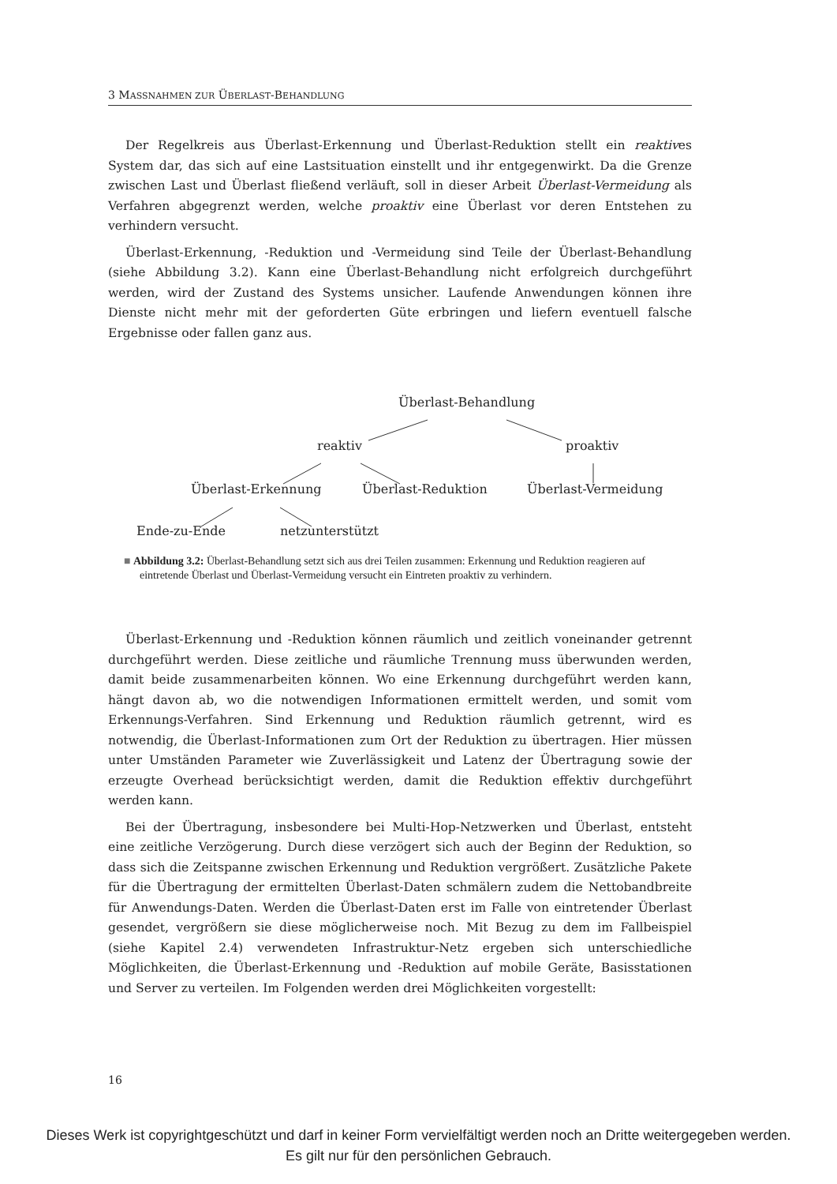3 MASSNAHMEN ZUR ÜBERLAST-BEHANDLUNG
Der Regelkreis aus Überlast-Erkennung und Überlast-Reduktion stellt ein reaktives System dar, das sich auf eine Lastsituation einstellt und ihr entgegenwirkt. Da die Grenze zwischen Last und Überlast fließend verläuft, soll in dieser Arbeit Überlast-Vermeidung als Verfahren abgegrenzt werden, welche proaktiv eine Überlast vor deren Entstehen zu verhindern versucht.
Überlast-Erkennung, -Reduktion und -Vermeidung sind Teile der Überlast-Behandlung (siehe Abbildung 3.2). Kann eine Überlast-Behandlung nicht erfolgreich durchgeführt werden, wird der Zustand des Systems unsicher. Laufende Anwendungen können ihre Dienste nicht mehr mit der geforderten Güte erbringen und liefern eventuell falsche Ergebnisse oder fallen ganz aus.
Überlast-Behandlung
reaktiv proaktiv
Überlast-Erkennung Überlast-Reduktion Überlast-Vermeidung
Ende-zu-Ende netzunterstützt
■ Abbildung 3.2: Überlast-Behandlung setzt sich aus drei Teilen zusammen: Erkennung und Reduktion reagieren auf eintretende Überlast und Überlast-Vermeidung versucht ein Eintreten proaktiv zu verhindern.
Überlast-Erkennung und -Reduktion können räumlich und zeitlich voneinander getrennt durchgeführt werden. Diese zeitliche und räumliche Trennung muss überwunden werden, damit beide zusammenarbeiten können. Wo eine Erkennung durchgeführt werden kann, hängt davon ab, wo die notwendigen Informationen ermittelt werden, und somit vom Erkennungs-Verfahren. Sind Erkennung und Reduktion räumlich getrennt, wird es notwendig, die Überlast-Informationen zum Ort der Reduktion zu übertragen. Hier müssen unter Umständen Parameter wie Zuverlässigkeit und Latenz der Übertragung sowie der erzeugte Overhead berücksichtigt werden, damit die Reduktion effektiv durchgeführt werden kann.
Bei der Übertragung, insbesondere bei Multi-Hop-Netzwerken und Überlast, entsteht eine zeitliche Verzögerung. Durch diese verzögert sich auch der Beginn der Reduktion, so dass sich die Zeitspanne zwischen Erkennung und Reduktion vergrößert. Zusätzliche Pakete für die Übertragung der ermittelten Überlast-Daten schmälern zudem die Nettobandbreite für Anwendungs-Daten. Werden die Überlast-Daten erst im Falle von eintretender Überlast gesendet, vergrößern sie diese möglicherweise noch. Mit Bezug zu dem im Fallbeispiel (siehe Kapitel 2.4) verwendeten Infrastruktur-Netz ergeben sich unterschiedliche Möglichkeiten, die Überlast-Erkennung und -Reduktion auf mobile Geräte, Basisstationen und Server zu verteilen. Im Folgenden werden drei Möglichkeiten vorgestellt:
16
Dieses Werk ist copyrightgeschützt und darf in keiner Form vervielfältigt werden noch an Dritte weitergegeben werden.
Es gilt nur für den persönlichen Gebrauch.